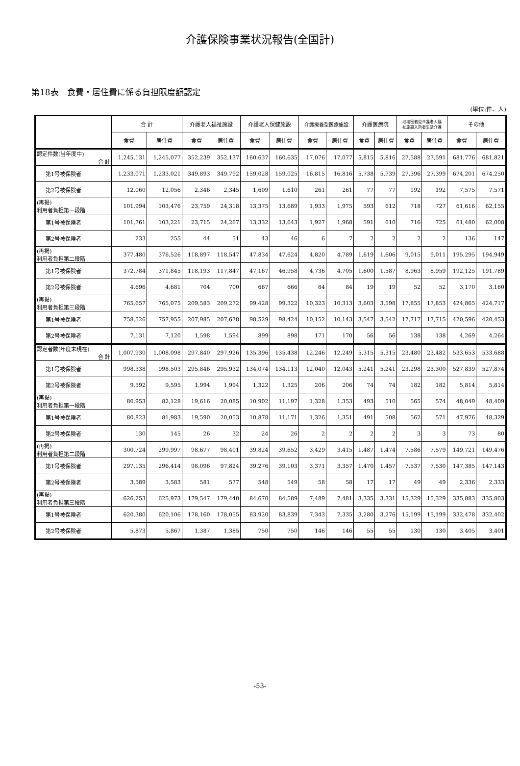介護保険事業状況報告(全国計)
第18表　食費・居住費に係る負担限度額認定
(単位:件、人)
| | 合 計 | | 介護老人福祉施設 | | 介護老人保健施設 | | 介護療養型医療施設 | | 介護医療院 | | 地域密着型介護老人福 祉施設入所者生活介護 | | その他 | |
| --- | --- | --- | --- | --- | --- | --- | --- | --- | --- | --- | --- | --- | --- | --- |
| | 食費 | 居住費 | 食費 | 居住費 | 食費 | 居住費 | 食費 | 居住費 | 食費 | 居住費 | 食費 | 居住費 | 食費 | 居住費 |
| 認定件数(当年度中) 合 計 | 1,245,131 | 1,245,077 | 352,239 | 352,137 | 160,637 | 160,635 | 17,076 | 17,077 | 5,815 | 5,816 | 27,588 | 27,591 | 681,776 | 681,821 |
| 第1号被保険者 | 1,233,071 | 1,233,021 | 349,893 | 349,792 | 159,028 | 159,025 | 16,815 | 16,816 | 5,738 | 5,739 | 27,396 | 27,399 | 674,201 | 674,250 |
| 第2号被保険者 | 12,060 | 12,056 | 2,346 | 2,345 | 1,609 | 1,610 | 261 | 261 | 77 | 77 | 192 | 192 | 7,575 | 7,571 |
| (再掲) 利用者負担第一段階 | 101,994 | 103,476 | 23,759 | 24,318 | 13,375 | 13,689 | 1,933 | 1,975 | 593 | 612 | 718 | 727 | 61,616 | 62,155 |
| 第1号被保険者 | 101,761 | 103,221 | 23,715 | 24,267 | 13,332 | 13,643 | 1,927 | 1,968 | 591 | 610 | 716 | 725 | 61,480 | 62,008 |
| 第2号被保険者 | 233 | 255 | 44 | 51 | 43 | 46 | 6 | 7 | 2 | 2 | 2 | 2 | 136 | 147 |
| (再掲) 利用者負担第二段階 | 377,480 | 376,526 | 118,897 | 118,547 | 47,834 | 47,624 | 4,820 | 4,789 | 1,619 | 1,606 | 9,015 | 9,011 | 195,295 | 194,949 |
| 第1号被保険者 | 372,784 | 371,845 | 118,193 | 117,847 | 47,167 | 46,958 | 4,736 | 4,705 | 1,600 | 1,587 | 8,963 | 8,959 | 192,125 | 191,789 |
| 第2号被保険者 | 4,696 | 4,681 | 704 | 700 | 667 | 666 | 84 | 84 | 19 | 19 | 52 | 52 | 3,170 | 3,160 |
| (再掲) 利用者負担第三段階 | 765,657 | 765,075 | 209,583 | 209,272 | 99,428 | 99,322 | 10,323 | 10,313 | 3,603 | 3,598 | 17,855 | 17,853 | 424,865 | 424,717 |
| 第1号被保険者 | 758,526 | 757,955 | 207,985 | 207,678 | 98,529 | 98,424 | 10,152 | 10,143 | 3,547 | 3,542 | 17,717 | 17,715 | 420,596 | 420,453 |
| 第2号被保険者 | 7,131 | 7,120 | 1,598 | 1,594 | 899 | 898 | 171 | 170 | 56 | 56 | 138 | 138 | 4,269 | 4,264 |
| 認定者数(年度末現在) 合 計 | 1,007,930 | 1,008,098 | 297,840 | 297,926 | 135,396 | 135,438 | 12,246 | 12,249 | 5,315 | 5,315 | 23,480 | 23,482 | 533,653 | 533,688 |
| 第1号被保険者 | 998,338 | 998,503 | 295,846 | 295,932 | 134,074 | 134,113 | 12,040 | 12,043 | 5,241 | 5,241 | 23,298 | 23,300 | 527,839 | 527,874 |
| 第2号被保険者 | 9,592 | 9,595 | 1,994 | 1,994 | 1,322 | 1,325 | 206 | 206 | 74 | 74 | 182 | 182 | 5,814 | 5,814 |
| (再掲) 利用者負担第一段階 | 80,953 | 82,128 | 19,616 | 20,085 | 10,902 | 11,197 | 1,328 | 1,353 | 493 | 510 | 565 | 574 | 48,049 | 48,409 |
| 第1号被保険者 | 80,823 | 81,983 | 19,590 | 20,053 | 10,878 | 11,171 | 1,326 | 1,351 | 491 | 508 | 562 | 571 | 47,976 | 48,329 |
| 第2号被保険者 | 130 | 145 | 26 | 32 | 24 | 26 | 2 | 2 | 2 | 2 | 3 | 3 | 73 | 80 |
| (再掲) 利用者負担第二段階 | 300,724 | 299,997 | 98,677 | 98,401 | 39,824 | 39,652 | 3,429 | 3,415 | 1,487 | 1,474 | 7,586 | 7,579 | 149,721 | 149,476 |
| 第1号被保険者 | 297,135 | 296,414 | 98,096 | 97,824 | 39,276 | 39,103 | 3,371 | 3,357 | 1,470 | 1,457 | 7,537 | 7,530 | 147,385 | 147,143 |
| 第2号被保険者 | 3,589 | 3,583 | 581 | 577 | 548 | 549 | 58 | 58 | 17 | 17 | 49 | 49 | 2,336 | 2,333 |
| (再掲) 利用者負担第三段階 | 626,253 | 625,973 | 179,547 | 179,440 | 84,670 | 84,589 | 7,489 | 7,481 | 3,335 | 3,331 | 15,329 | 15,329 | 335,883 | 335,803 |
| 第1号被保険者 | 620,380 | 620,106 | 178,160 | 178,055 | 83,920 | 83,839 | 7,343 | 7,335 | 3,280 | 3,276 | 15,199 | 15,199 | 332,478 | 332,402 |
| 第2号被保険者 | 5,873 | 5,867 | 1,387 | 1,385 | 750 | 750 | 146 | 146 | 55 | 55 | 130 | 130 | 3,405 | 3,401 |
-53-